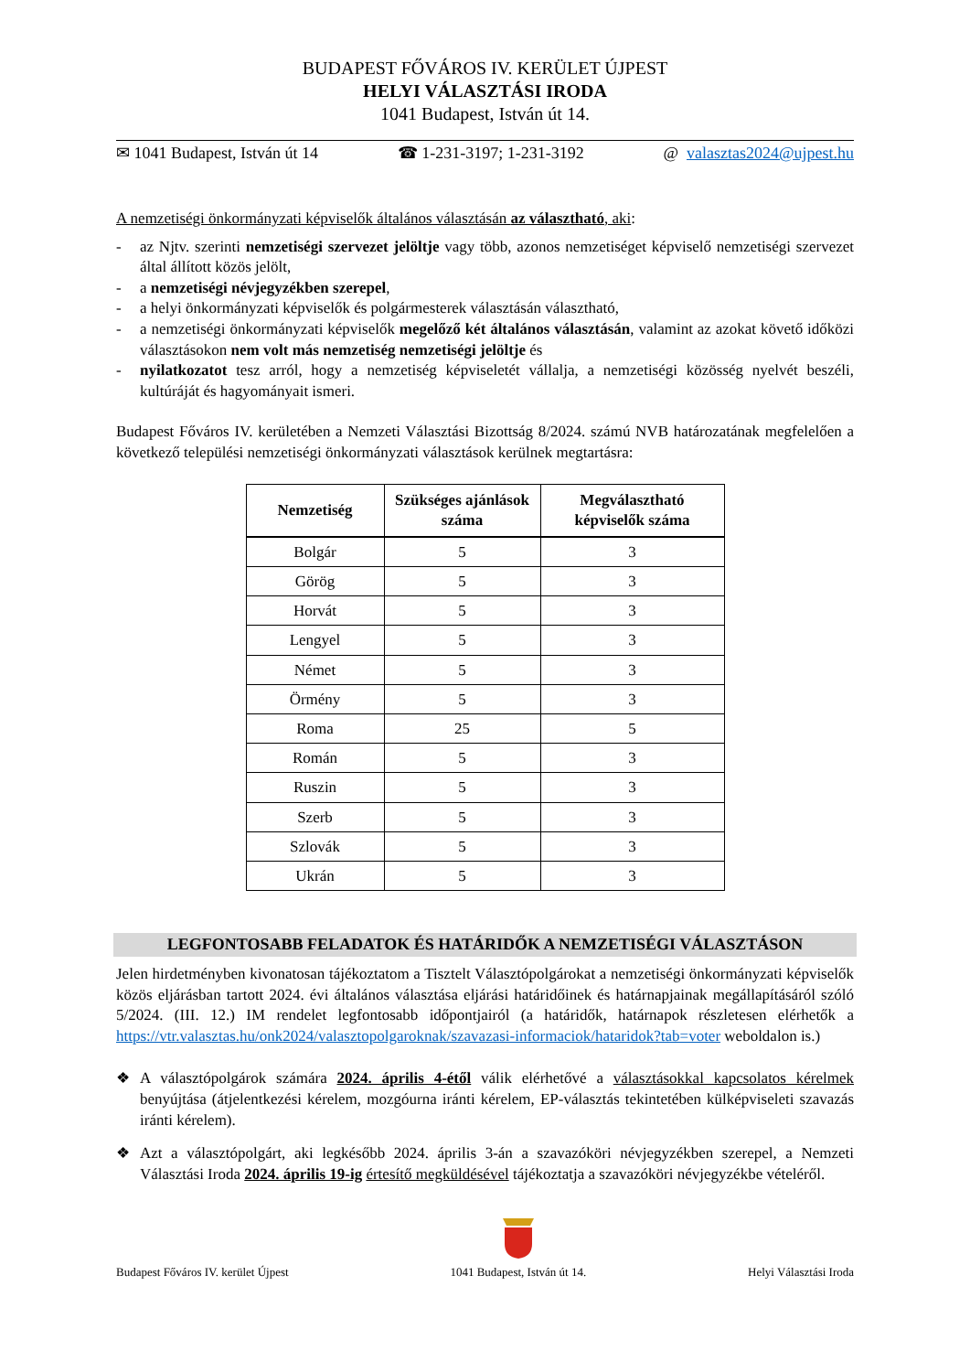BUDAPEST FŐVÁROS IV. KERÜLET ÚJPEST
HELYI VÁLASZTÁSI IRODA
1041 Budapest, István út 14.
✉ 1041 Budapest, István út 14 ☎ 1-231-3197; 1-231-3192 @ valasztas2024@ujpest.hu
A nemzetiségi önkormányzati képviselők általános választásán az választható, aki:
- az Njtv. szerinti nemzetiségi szervezet jelöltje vagy több, azonos nemzetiséget képviselő nemzetiségi szervezet által állított közös jelölt,
- a nemzetiségi névjegyzékben szerepel,
- a helyi önkormányzati képviselők és polgármesterek választásán választható,
- a nemzetiségi önkormányzati képviselők megelőző két általános választásán, valamint az azokat követő időközi választásokon nem volt más nemzetiség nemzetiségi jelöltje és
- nyilatkozatot tesz arról, hogy a nemzetiség képviseletét vállalja, a nemzetiségi közösség nyelvét beszéli, kultúráját és hagyományait ismeri.
Budapest Főváros IV. kerületében a Nemzeti Választási Bizottság 8/2024. számú NVB határozatának megfelelően a következő települési nemzetiségi önkormányzati választások kerülnek megtartásra:
| Nemzetiség | Szükséges ajánlások száma | Megválasztható képviselők száma |
| --- | --- | --- |
| Bolgár | 5 | 3 |
| Görög | 5 | 3 |
| Horvát | 5 | 3 |
| Lengyel | 5 | 3 |
| Német | 5 | 3 |
| Örmény | 5 | 3 |
| Roma | 25 | 5 |
| Román | 5 | 3 |
| Ruszin | 5 | 3 |
| Szerb | 5 | 3 |
| Szlovák | 5 | 3 |
| Ukrán | 5 | 3 |
LEGFONTOSABB FELADATOK ÉS HATÁRIDŐK A NEMZETISÉGI VÁLASZTÁSON
Jelen hirdetményben kivonatosan tájékoztatom a Tisztelt Választópolgárokat a nemzetiségi önkormányzati képviselők közös eljárásban tartott 2024. évi általános választása eljárási határidőinek és határnapjainak megállapításáról szóló 5/2024. (III. 12.) IM rendelet legfontosabb időpontjairól (a határidők, határnapok részletesen elérhetők a https://vtr.valasztas.hu/onk2024/valasztopolgaroknak/szavazasi-informaciok/hataridok?tab=voter weboldalon is.)
❖ A választópolgárok számára 2024. április 4-étől válik elérhetővé a választásokkal kapcsolatos kérelmek benyújtása (átjelentkezési kérelem, mozgóurna iránti kérelem, EP-választás tekintetében külképviseleti szavazás iránti kérelem).
❖ Azt a választópolgárt, aki legkésőbb 2024. április 3-án a szavazóköri névjegyzékben szerepel, a Nemzeti Választási Iroda 2024. április 19-ig értesítő megküldésével tájékoztatja a szavazóköri névjegyzékbe vételéről.
Budapest Főváros IV. kerület Újpest
1041 Budapest, István út 14. Helyi Választási Iroda